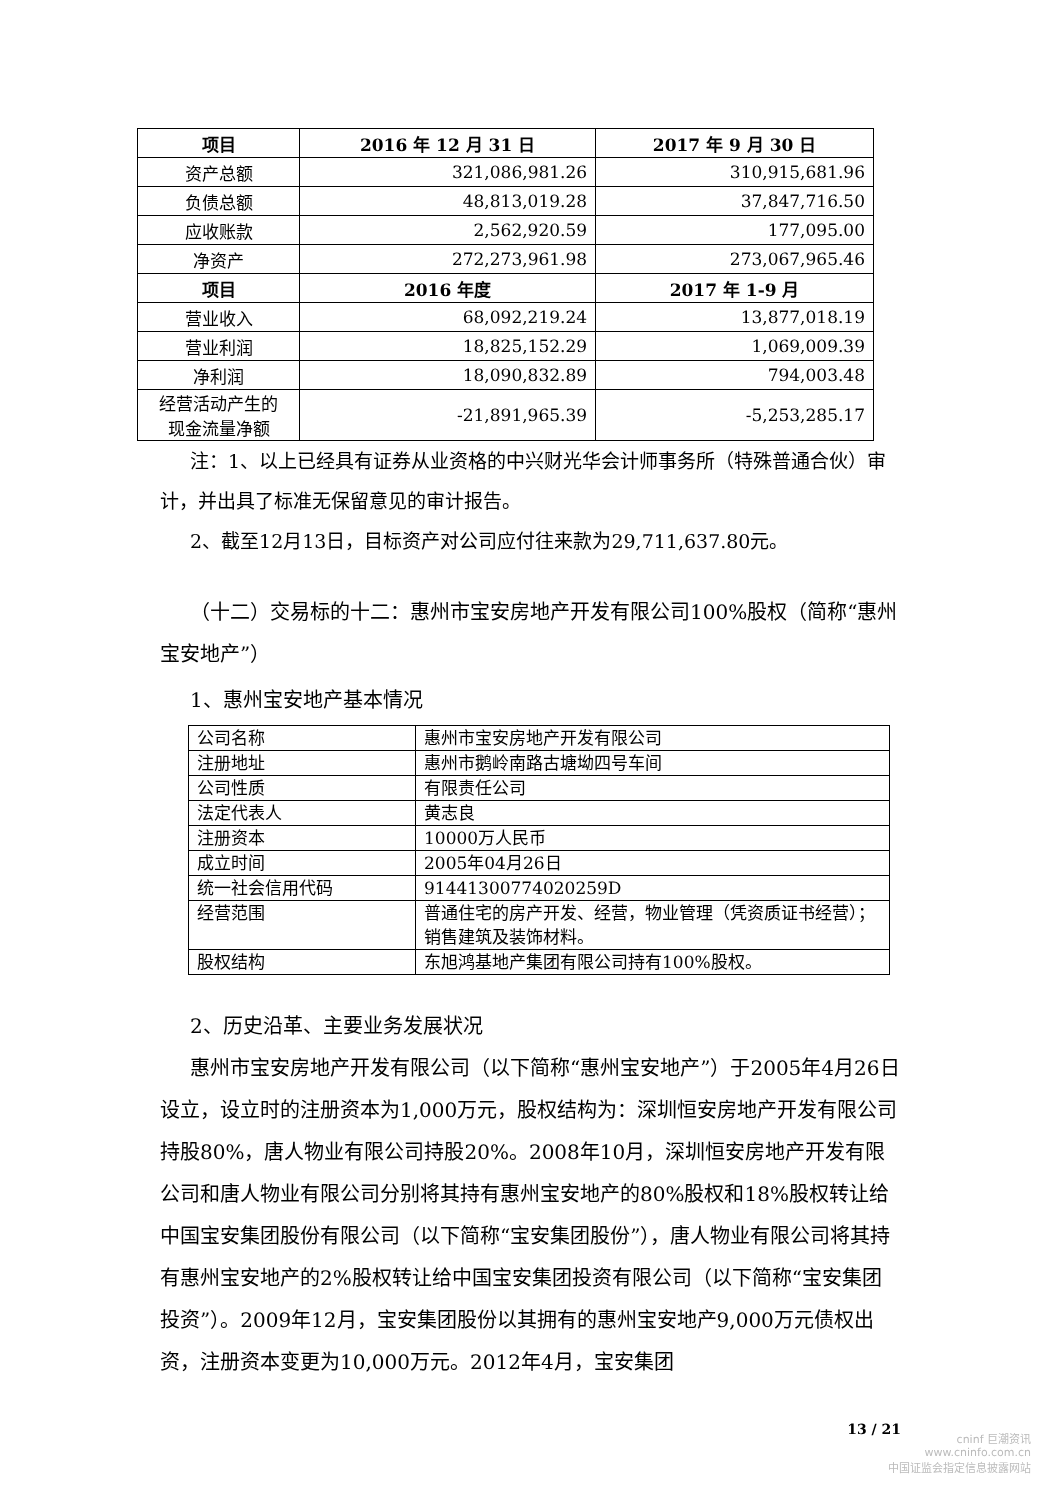| 项目 | 2016 年 12 月 31 日 | 2017 年 9 月 30 日 |
| --- | --- | --- |
| 资产总额 | 321,086,981.26 | 310,915,681.96 |
| 负债总额 | 48,813,019.28 | 37,847,716.50 |
| 应收账款 | 2,562,920.59 | 177,095.00 |
| 净资产 | 272,273,961.98 | 273,067,965.46 |
| 项目 | 2016 年度 | 2017 年 1-9 月 |
| 营业收入 | 68,092,219.24 | 13,877,018.19 |
| 营业利润 | 18,825,152.29 | 1,069,009.39 |
| 净利润 | 18,090,832.89 | 794,003.48 |
| 经营活动产生的 现金流量净额 | -21,891,965.39 | -5,253,285.17 |
注：1、以上已经具有证券从业资格的中兴财光华会计师事务所（特殊普通合伙）审计，并出具了标准无保留意见的审计报告。
2、截至12月13日，目标资产对公司应付往来款为29,711,637.80元。
（十二）交易标的十二：惠州市宝安房地产开发有限公司100%股权（简称“惠州宝安地产”）
1、惠州宝安地产基本情况
| 公司名称 | 惠州市宝安房地产开发有限公司 |
| 注册地址 | 惠州市鹅岭南路古塘坳四号车间 |
| 公司性质 | 有限责任公司 |
| 法定代表人 | 黄志良 |
| 注册资本 | 10000万人民币 |
| 成立时间 | 2005年04月26日 |
| 统一社会信用代码 | 91441300774020259D |
| 经营范围 | 普通住宅的房产开发、经营，物业管理（凭资质证书经营）；销售建筑及装饰材料。 |
| 股权结构 | 东旭鸿基地产集团有限公司持有100%股权。 |
2、历史沿革、主要业务发展状况
惠州市宝安房地产开发有限公司（以下简称“惠州宝安地产”）于2005年4月26日设立，设立时的注册资本为1,000万元，股权结构为：深圳恒安房地产开发有限公司持股80%，唐人物业有限公司持股20%。2008年10月，深圳恒安房地产开发有限公司和唐人物业有限公司分别将其持有惠州宝安地产的80%股权和18%股权转让给中国宝安集团股份有限公司（以下简称“宝安集团股份”），唐人物业有限公司将其持有惠州宝安地产的2%股权转让给中国宝安集团投资有限公司（以下简称“宝安集团投资”）。2009年12月，宝安集团股份以其拥有的惠州宝安地产9,000万元债权出资，注册资本变更为10,000万元。2012年4月，宝安集团
13 / 21
cninf 巨潮资讯
www.cninfo.com.cn
中国证监会指定信息披露网站